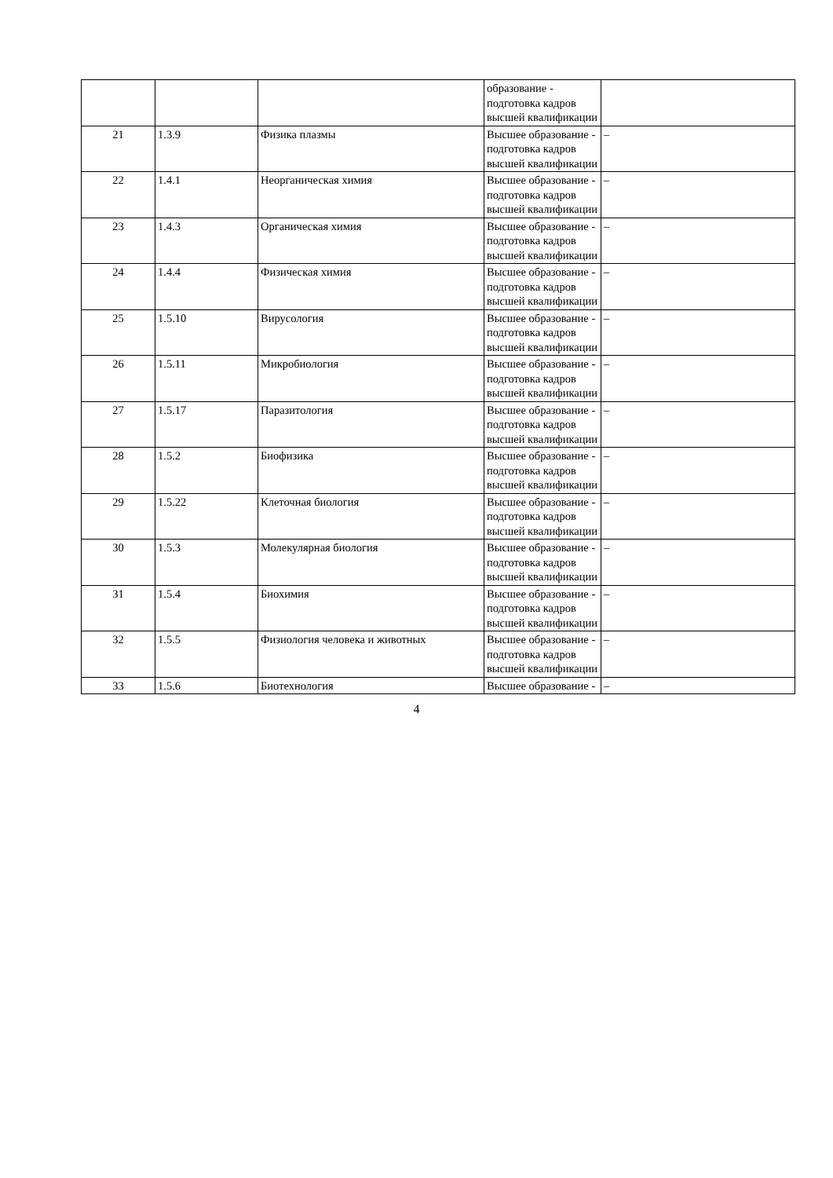| | | | образование - подготовка кадров высшей квалификации | |
| 21 | 1.3.9 | Физика плазмы | Высшее образование - подготовка кадров высшей квалификации | – |
| 22 | 1.4.1 | Неорганическая химия | Высшее образование - подготовка кадров высшей квалификации | – |
| 23 | 1.4.3 | Органическая химия | Высшее образование - подготовка кадров высшей квалификации | – |
| 24 | 1.4.4 | Физическая химия | Высшее образование - подготовка кадров высшей квалификации | – |
| 25 | 1.5.10 | Вирусология | Высшее образование - подготовка кадров высшей квалификации | – |
| 26 | 1.5.11 | Микробиология | Высшее образование - подготовка кадров высшей квалификации | – |
| 27 | 1.5.17 | Паразитология | Высшее образование - подготовка кадров высшей квалификации | – |
| 28 | 1.5.2 | Биофизика | Высшее образование - подготовка кадров высшей квалификации | – |
| 29 | 1.5.22 | Клеточная биология | Высшее образование - подготовка кадров высшей квалификации | – |
| 30 | 1.5.3 | Молекулярная биология | Высшее образование - подготовка кадров высшей квалификации | – |
| 31 | 1.5.4 | Биохимия | Высшее образование - подготовка кадров высшей квалификации | – |
| 32 | 1.5.5 | Физиология человека и животных | Высшее образование - подготовка кадров высшей квалификации | – |
| 33 | 1.5.6 | Биотехнология | Высшее образование - | – |
4